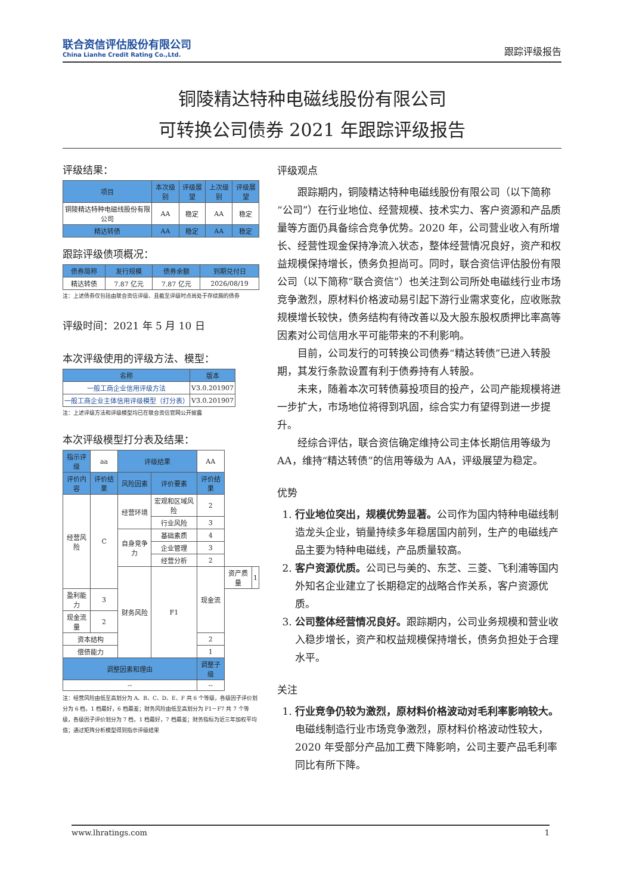联合资信评估股份有限公司
China Lianhe Credit Rating Co.,Ltd.
跟踪评级报告
铜陵精达特种电磁线股份有限公司
可转换公司债券 2021 年跟踪评级报告
评级结果：
| 项目 | 本次级别 | 评级展望 | 上次级别 | 评级展望 |
| --- | --- | --- | --- | --- |
| 铜陵精达特种电磁线股份有限公司 | AA | 稳定 | AA | 稳定 |
| 精达转债 | AA | 稳定 | AA | 稳定 |
跟踪评级债项概况：
| 债券简称 | 发行规模 | 债券余额 | 到期兑付日 |
| --- | --- | --- | --- |
| 精达转债 | 7.87 亿元 | 7.87 亿元 | 2026/08/19 |
注：上述债券仅包括由联合资信评级、且截至评级时点尚处于存续期的债券
评级时间：2021 年 5 月 10 日
本次评级使用的评级方法、模型：
| 名称 | 版本 |
| --- | --- |
| 一般工商企业信用评级方法 | V3.0.201907 |
| 一般工商企业主体信用评级模型（打分表） | V3.0.201907 |
注：上述评级方法和评级模型均已在联合资信官网公开披露
本次评级模型打分表及结果：
| 指示评级 | aa | 评级结果 | | AA | | |
| 评价内容 | 评价结果 | 风险因素 | 评价要素 | 评价结果 | | |
| 经营风险 | C | 经营环境 | 宏观和区域风险 | 2 | | |
| | | | 行业风险 | 3 | | |
| | | 自身竞争力 | 基础素质 | 4 | | |
| | | | 企业管理 | 3 | | |
| | | | 经营分析 | 2 | | |
| | | 财务风险 | F1 | 现金流 | 资产质量 | 1 |
| 盈利能力 | 3 | | | | | |
| 现金流量 | 2 | | | | | |
| 资本结构 | | | | 2 | | |
| 偿债能力 | | | | 1 | | |
| 调整因素和理由 | | | | 调整子级 | | |
| -- | | | | -- | | |
注：经营风险由低至高划分为 A、B、C、D、E、F 共 6 个等级，各级因子评价划分为 6 档，1 档最好，6 档最差；财务风险由低至高划分为 F1－F7 共 7 个等级，各级因子评价划分为 7 档，1 档最好，7 档最差；财务指标为近三年加权平均值；通过矩阵分析模型得到指示评级结果
评级观点
跟踪期内，铜陵精达特种电磁线股份有限公司（以下简称“公司”）在行业地位、经营规模、技术实力、客户资源和产品质量等方面仍具备综合竞争优势。2020 年，公司营业收入有所增长、经营性现金保持净流入状态，整体经营情况良好，资产和权益规模保持增长，债务负担尚可。同时，联合资信评估股份有限公司（以下简称“联合资信”）也关注到公司所处电磁线行业市场竞争激烈，原材料价格波动易引起下游行业需求变化，应收账款规模增长较快，债务结构有待改善以及大股东股权质押比率高等因素对公司信用水平可能带来的不利影响。
目前，公司发行的可转换公司债券“精达转债”已进入转股期，其发行条款设置有利于债券持有人转股。
未来，随着本次可转债募投项目的投产，公司产能规模将进一步扩大，市场地位将得到巩固，综合实力有望得到进一步提升。
经综合评估，联合资信确定维持公司主体长期信用等级为 AA，维持“精达转债”的信用等级为 AA，评级展望为稳定。
优势
1. 行业地位突出，规模优势显著。公司作为国内特种电磁线制造龙头企业，销量持续多年稳居国内前列，生产的电磁线产品主要为特种电磁线，产品质量较高。
2. 客户资源优质。公司已与美的、东芝、三菱、飞利浦等国内外知名企业建立了长期稳定的战略合作关系，客户资源优质。
3. 公司整体经营情况良好。跟踪期内，公司业务规模和营业收入稳步增长，资产和权益规模保持增长，债务负担处于合理水平。
关注
1. 行业竞争仍较为激烈，原材料价格波动对毛利率影响较大。电磁线制造行业市场竞争激烈，原材料价格波动性较大，2020 年受部分产品加工费下降影响，公司主要产品毛利率同比有所下降。
www.lhratings.com 1